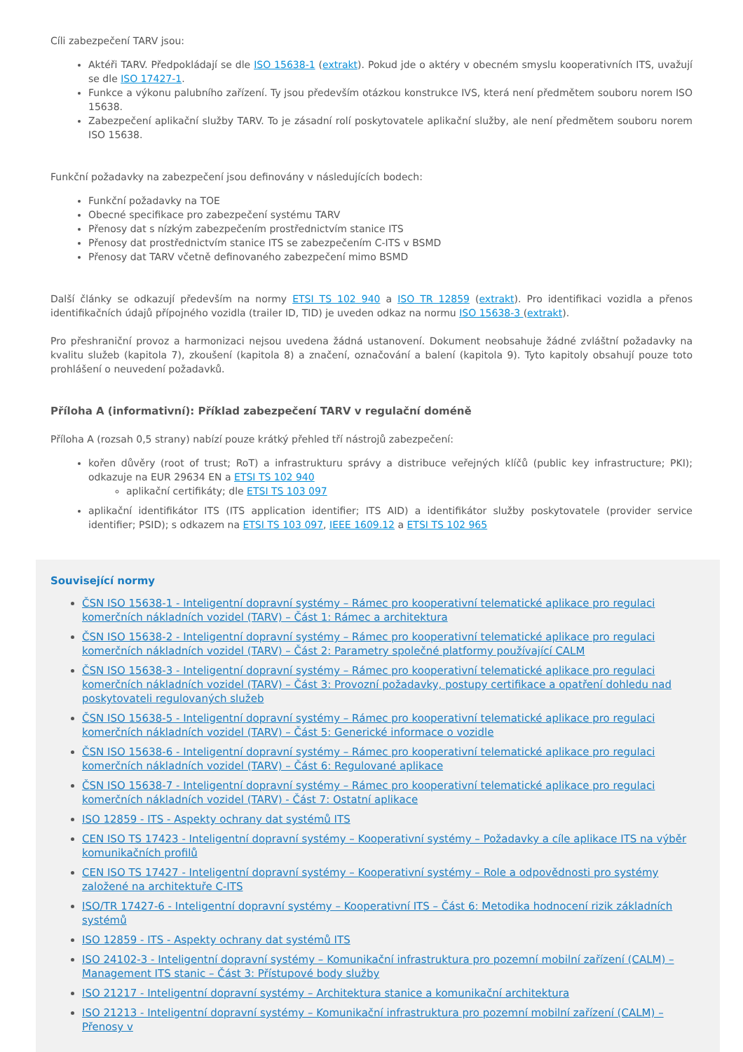Cíli zabezpečení TARV jsou:
Aktéři TARV. Předpokládají se dle ISO 15638-1 (extrakt). Pokud jde o aktéry v obecném smyslu kooperativních ITS, uvažují se dle ISO 17427-1.
Funkce a výkonu palubního zařízení. Ty jsou především otázkou konstrukce IVS, která není předmětem souboru norem ISO 15638.
Zabezpečení aplikační služby TARV. To je zásadní rolí poskytovatele aplikační služby, ale není předmětem souboru norem ISO 15638.
Funkční požadavky na zabezpečení jsou definovány v následujících bodech:
Funkční požadavky na TOE
Obecné specifikace pro zabezpečení systému TARV
Přenosy dat s nízkým zabezpečením prostřednictvím stanice ITS
Přenosy dat prostřednictvím stanice ITS se zabezpečením C-ITS v BSMD
Přenosy dat TARV včetně definovaného zabezpečení mimo BSMD
Další články se odkazují především na normy ETSI TS 102 940 a ISO TR 12859 (extrakt). Pro identifikaci vozidla a přenos identifikačních údajů přípojného vozidla (trailer ID, TID) je uveden odkaz na normu ISO 15638-3 (extrakt).
Pro přeshraniční provoz a harmonizaci nejsou uvedena žádná ustanovení. Dokument neobsahuje žádné zvláštní požadavky na kvalitu služeb (kapitola 7), zkoušení (kapitola 8) a značení, označování a balení (kapitola 9). Tyto kapitoly obsahují pouze toto prohlášení o neuvedení požadavků.
Příloha A (informativní): Příklad zabezpečení TARV v regulační doméně
Příloha A (rozsah 0,5 strany) nabízí pouze krátký přehled tří nástrojů zabezpečení:
kořen důvěry (root of trust; RoT) a infrastrukturu správy a distribuce veřejných klíčů (public key infrastructure; PKI); odkazuje na EUR 29634 EN a ETSI TS 102 940
aplikační certifikáty; dle ETSI TS 103 097
aplikační identifikátor ITS (ITS application identifier; ITS AID) a identifikátor služby poskytovatele (provider service identifier; PSID); s odkazem na ETSI TS 103 097, IEEE 1609.12 a ETSI TS 102 965
Související normy
ČSN ISO 15638-1 - Inteligentní dopravní systémy – Rámec pro kooperativní telematické aplikace pro regulaci komerčních nákladních vozidel (TARV) – Část 1: Rámec a architektura
ČSN ISO 15638-2 - Inteligentní dopravní systémy – Rámec pro kooperativní telematické aplikace pro regulaci komerčních nákladních vozidel (TARV) – Část 2: Parametry společné platformy používající CALM
ČSN ISO 15638-3 - Inteligentní dopravní systémy – Rámec pro kooperativní telematické aplikace pro regulaci komerčních nákladních vozidel (TARV) – Část 3: Provozní požadavky, postupy certifikace a opatření dohledu nad poskytovateli regulovaných služeb
ČSN ISO 15638-5 - Inteligentní dopravní systémy – Rámec pro kooperativní telematické aplikace pro regulaci komerčních nákladních vozidel (TARV) – Část 5: Generické informace o vozidle
ČSN ISO 15638-6 - Inteligentní dopravní systémy – Rámec pro kooperativní telematické aplikace pro regulaci komerčních nákladních vozidel (TARV) – Část 6: Regulované aplikace
ČSN ISO 15638-7 - Inteligentní dopravní systémy – Rámec pro kooperativní telematické aplikace pro regulaci komerčních nákladních vozidel (TARV) - Část 7: Ostatní aplikace
ISO 12859 - ITS - Aspekty ochrany dat systémů ITS
CEN ISO TS 17423 - Inteligentní dopravní systémy – Kooperativní systémy – Požadavky a cíle aplikace ITS na výběr komunikačních profilů
CEN ISO TS 17427 - Inteligentní dopravní systémy – Kooperativní systémy – Role a odpovědnosti pro systémy založené na architektuře C-ITS
ISO/TR 17427-6 - Inteligentní dopravní systémy – Kooperativní ITS – Část 6: Metodika hodnocení rizik základních systémů
ISO 12859 - ITS - Aspekty ochrany dat systémů ITS
ISO 24102-3 - Inteligentní dopravní systémy – Komunikační infrastruktura pro pozemní mobilní zařízení (CALM) – Management ITS stanic – Část 3: Přístupové body služby
ISO 21217 - Inteligentní dopravní systémy – Architektura stanice a komunikační architektura
ISO 21213 - Inteligentní dopravní systémy – Komunikační infrastruktura pro pozemní mobilní zařízení (CALM) – Přenosy v